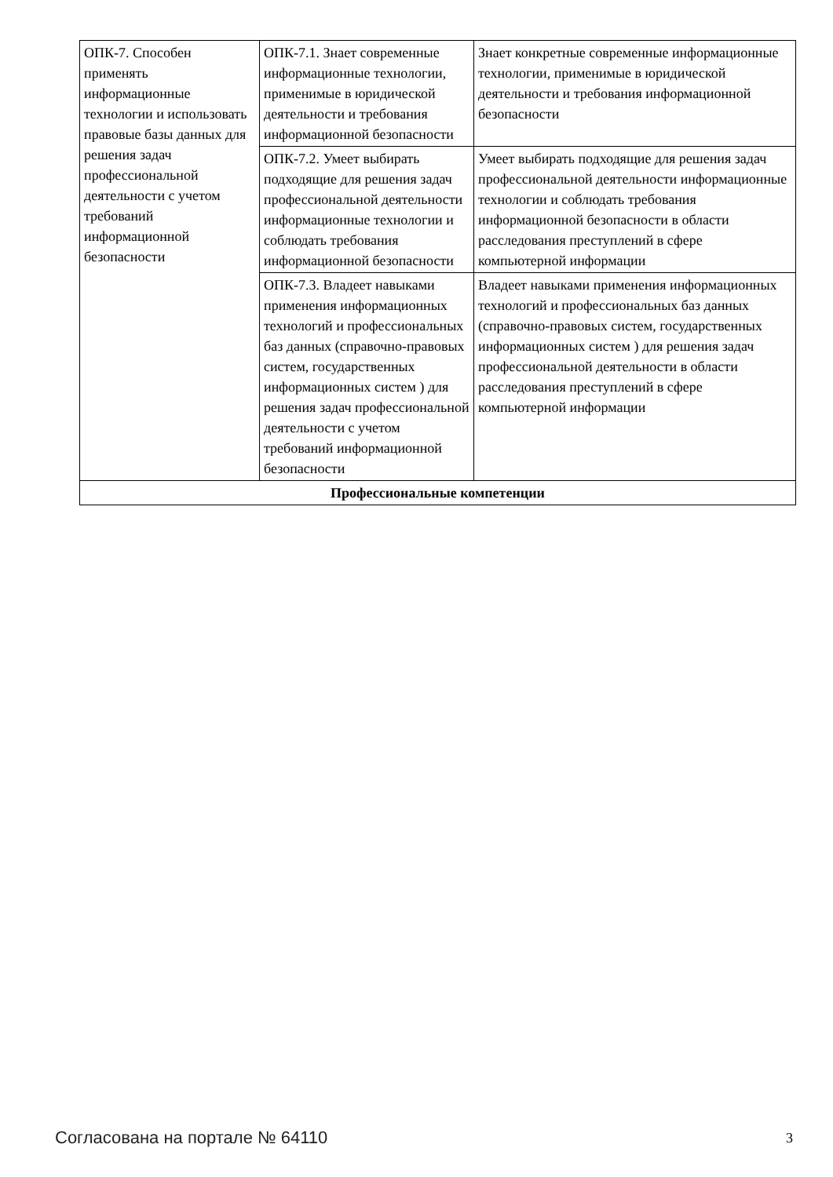| ОПК-7. Способен применять информационные технологии и использовать правовые базы данных для решения задач профессиональной деятельности с учетом требований информационной безопасности | ОПК-7.1. Знает современные информационные технологии, применимые в юридической деятельности и требования информационной безопасности | Знает конкретные современные информационные технологии, применимые в юридической деятельности и требования информационной безопасности |
| | ОПК-7.2. Умеет выбирать подходящие для решения задач профессиональной деятельности информационные технологии и соблюдать требования информационной безопасности | Умеет выбирать подходящие для решения задач профессиональной деятельности информационные технологии и соблюдать требования информационной безопасности в области расследования преступлений в сфере компьютерной информации |
| | ОПК-7.3. Владеет навыками применения информационных технологий и профессиональных баз данных (справочно-правовых систем, государственных информационных систем ) для решения задач профессиональной деятельности с учетом требований информационной безопасности | Владеет навыками применения информационных технологий и профессиональных баз данных (справочно-правовых систем, государственных информационных систем ) для решения задач профессиональной деятельности в области расследования преступлений в сфере компьютерной информации |
| Профессиональные компетенции | | |
Согласована на портале № 64110 3